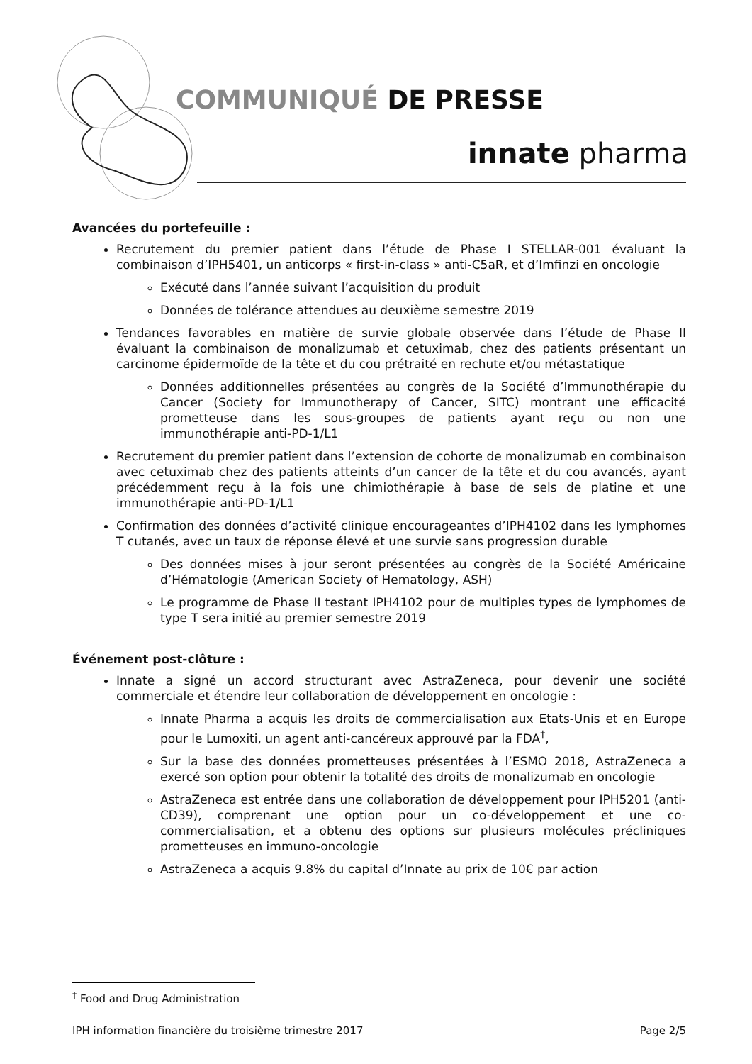COMMUNIQUÉ DE PRESSE
innate pharma
Avancées du portefeuille :
Recrutement du premier patient dans l’étude de Phase I STELLAR-001 évaluant la combinaison d’IPH5401, un anticorps « first-in-class » anti-C5aR, et d’Imfinzi en oncologie
Exécuté dans l’année suivant l’acquisition du produit
Données de tolérance attendues au deuxième semestre 2019
Tendances favorables en matière de survie globale observée dans l’étude de Phase II évaluant la combinaison de monalizumab et cetuximab, chez des patients présentant un carcinome épidermoïde de la tête et du cou prétraité en rechute et/ou métastatique
Données additionnelles présentées au congrès de la Société d’Immunothérapie du Cancer (Society for Immunotherapy of Cancer, SITC) montrant une efficacité prometteuse dans les sous-groupes de patients ayant reçu ou non une immunothérapie anti-PD-1/L1
Recrutement du premier patient dans l’extension de cohorte de monalizumab en combinaison avec cetuximab chez des patients atteints d’un cancer de la tête et du cou avancés, ayant précédemment reçu à la fois une chimiothérapie à base de sels de platine et une immunothérapie anti-PD-1/L1
Confirmation des données d’activité clinique encourageantes d’IPH4102 dans les lymphomes T cutanés, avec un taux de réponse élevé et une survie sans progression durable
Des données mises à jour seront présentées au congrès de la Société Américaine d’Hématologie (American Society of Hematology, ASH)
Le programme de Phase II testant IPH4102 pour de multiples types de lymphomes de type T sera initié au premier semestre 2019
Événement post-clôture :
Innate a signé un accord structurant avec AstraZeneca, pour devenir une société commerciale et étendre leur collaboration de développement en oncologie :
Innate Pharma a acquis les droits de commercialisation aux Etats-Unis et en Europe pour le Lumoxiti, un agent anti-cancéreux approuvé par la FDA<sup>†</sup>,
Sur la base des données prometteuses présentées à l’ESMO 2018, AstraZeneca a exercé son option pour obtenir la totalité des droits de monalizumab en oncologie
AstraZeneca est entrée dans une collaboration de développement pour IPH5201 (anti-CD39), comprenant une option pour un co-développement et une co-commercialisation, et a obtenu des options sur plusieurs molécules précliniques prometteuses en immuno-oncologie
AstraZeneca a acquis 9.8% du capital d’Innate au prix de 10€ par action
<sup>†</sup> Food and Drug Administration
IPH information financière du troisième trimestre 2017 Page 2/5